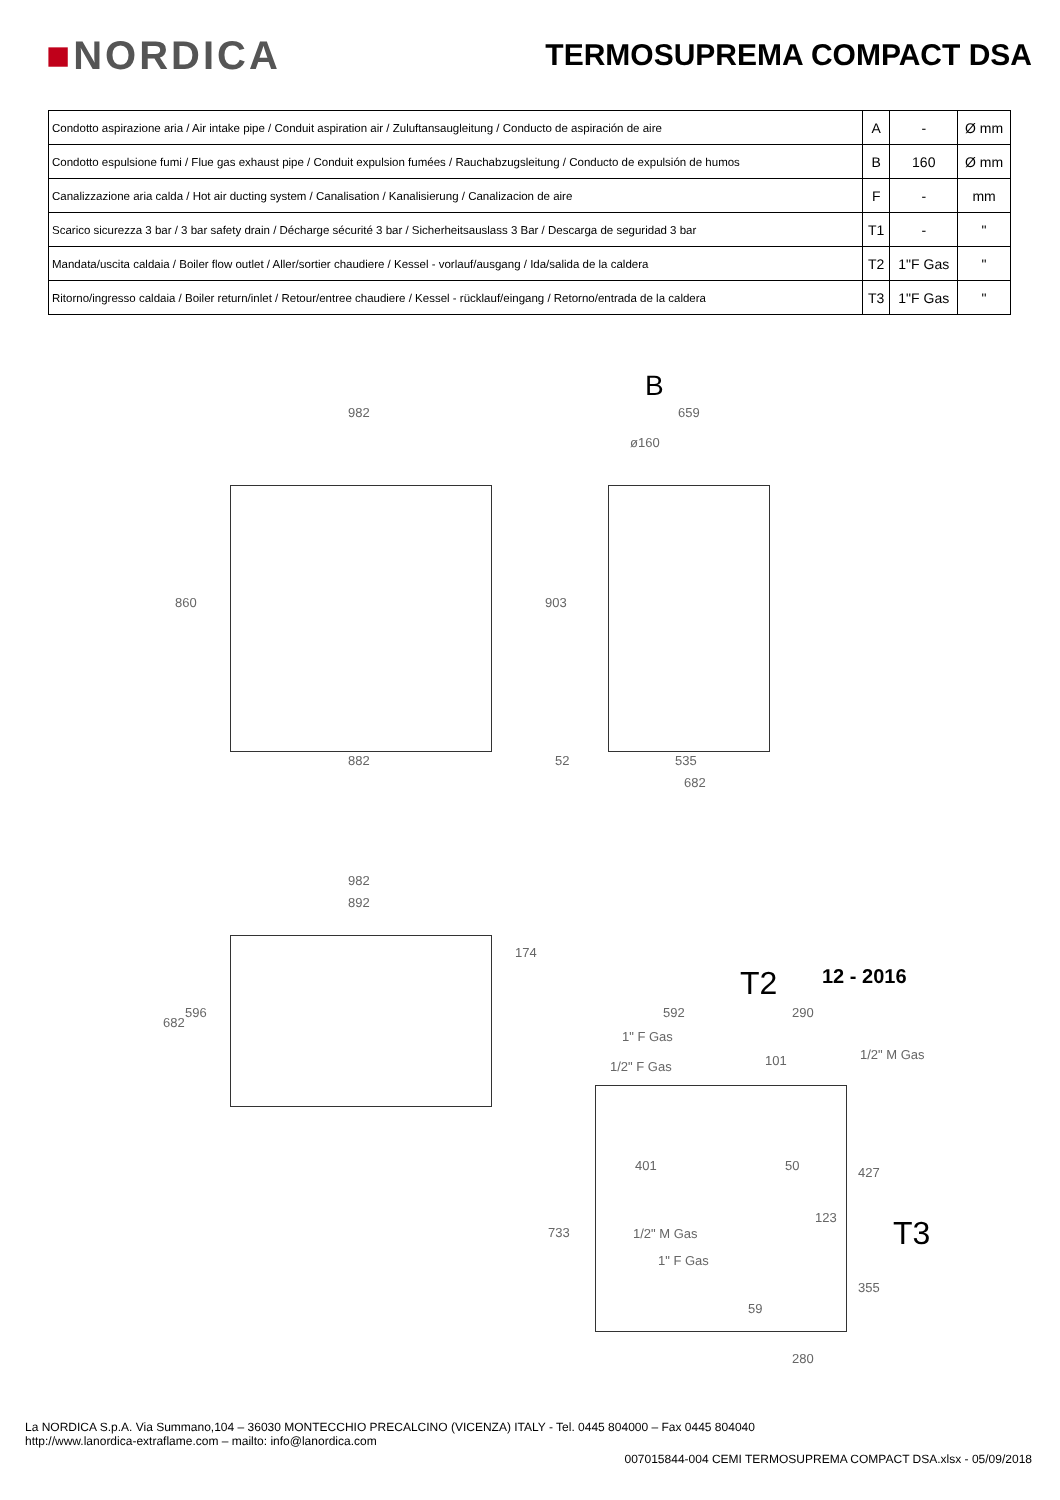■NORDICA
TERMOSUPREMA COMPACT DSA
| Condotto aspirazione aria / Air intake pipe / Conduit aspiration air / Zuluftansaugleitung / Conducto de aspiración de aire | A | - | Ø mm |
| Condotto espulsione fumi / Flue gas exhaust pipe / Conduit expulsion fumées / Rauchabzugsleitung / Conducto de expulsión de humos | B | 160 | Ø mm |
| Canalizzazione aria calda / Hot air ducting system / Canalisation / Kanalisierung / Canalizacion de aire | F | - | mm |
| Scarico sicurezza 3 bar / 3 bar safety drain / Décharge sécurité 3 bar / Sicherheitsauslass 3 Bar / Descarga de seguridad 3 bar | T1 | - | " |
| Mandata/uscita caldaia / Boiler flow outlet / Aller/sortier chaudiere / Kessel - vorlauf/ausgang / Ida/salida de la caldera | T2 | 1"F Gas | " |
| Ritorno/ingresso caldaia / Boiler return/inlet / Retour/entree chaudiere / Kessel - rücklauf/eingang / Retorno/entrada de la caldera | T3 | 1"F Gas | " |
982
B
659
ø160
860 903
882 52 535
682
982
892
174
682
596
T2 12 - 2016
592 290
1" F Gas
1/2" F Gas 101 1/2" M Gas
401 50 427
T3
123
733 1/2" M Gas
1" F Gas
355
59
280
La NORDICA S.p.A. Via Summano,104 – 36030 MONTECCHIO PRECALCINO (VICENZA) ITALY - Tel. 0445 804000 – Fax 0445 804040
http://www.lanordica-extraflame.com – mailto: info@lanordica.com
007015844-004 CEMI TERMOSUPREMA COMPACT DSA.xlsx - 05/09/2018